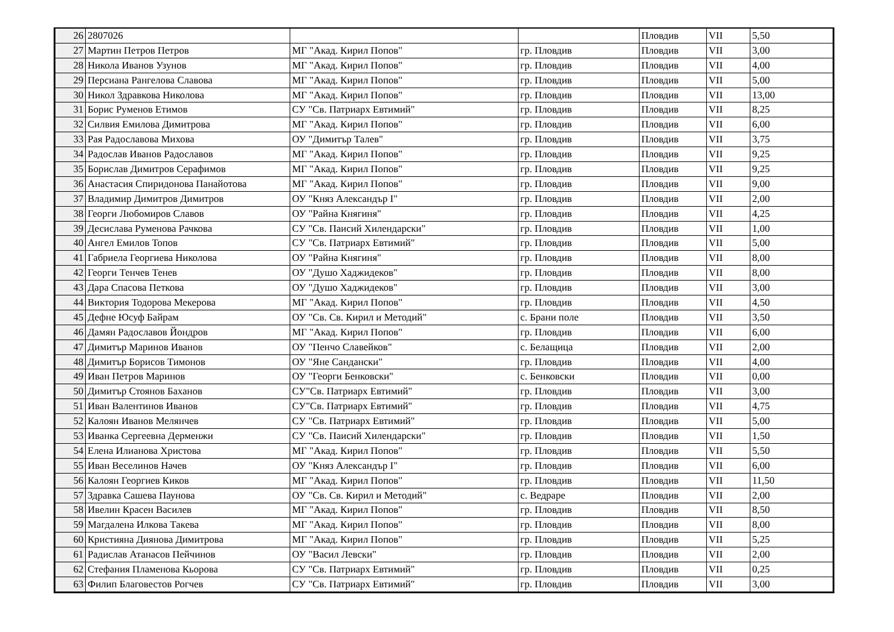| 26 | 2807026 | | | Пловдив | VII | 5,50 |
| 27 | Мартин Петров Петров | МГ "Акад. Кирил Попов" | гр. Пловдив | Пловдив | VII | 3,00 |
| 28 | Никола Иванов Узунов | МГ "Акад. Кирил Попов" | гр. Пловдив | Пловдив | VII | 4,00 |
| 29 | Персиана Рангелова Славова | МГ "Акад. Кирил Попов" | гр. Пловдив | Пловдив | VII | 5,00 |
| 30 | Никол Здравкова Николова | МГ "Акад. Кирил Попов" | гр. Пловдив | Пловдив | VII | 13,00 |
| 31 | Борис Руменов Етимов | СУ "Св. Патриарх Евтимий" | гр. Пловдив | Пловдив | VII | 8,25 |
| 32 | Силвия Емилова Димитрова | МГ "Акад. Кирил Попов" | гр. Пловдив | Пловдив | VII | 6,00 |
| 33 | Рая Радославова Михова | ОУ "Димитър Талев" | гр. Пловдив | Пловдив | VII | 3,75 |
| 34 | Радослав Иванов Радославов | МГ "Акад. Кирил Попов" | гр. Пловдив | Пловдив | VII | 9,25 |
| 35 | Борислав Димитров Серафимов | МГ "Акад. Кирил Попов" | гр. Пловдив | Пловдив | VII | 9,25 |
| 36 | Анастасия Спиридонова Панайотова | МГ "Акад. Кирил Попов" | гр. Пловдив | Пловдив | VII | 9,00 |
| 37 | Владимир Димитров Димитров | ОУ "Княз Александър I" | гр. Пловдив | Пловдив | VII | 2,00 |
| 38 | Георги Любомиров Славов | ОУ "Райна Княгиня" | гр. Пловдив | Пловдив | VII | 4,25 |
| 39 | Десислава Руменова Рачкова | СУ "Св. Паисий Хилендарски" | гр. Пловдив | Пловдив | VII | 1,00 |
| 40 | Ангел Емилов Топов | СУ "Св. Патриарх Евтимий" | гр. Пловдив | Пловдив | VII | 5,00 |
| 41 | Габриела Георгиева Николова | ОУ "Райна Княгиня" | гр. Пловдив | Пловдив | VII | 8,00 |
| 42 | Георги Тенчев Тенев | ОУ "Душо Хаджидеков" | гр. Пловдив | Пловдив | VII | 8,00 |
| 43 | Дара Спасова Петкова | ОУ "Душо Хаджидеков" | гр. Пловдив | Пловдив | VII | 3,00 |
| 44 | Виктория Тодорова Мекерова | МГ "Акад. Кирил Попов" | гр. Пловдив | Пловдив | VII | 4,50 |
| 45 | Дефне Юсуф Байрам | ОУ "Св. Св. Кирил и Методий" | с. Брани поле | Пловдив | VII | 3,50 |
| 46 | Дамян Радославов Йондров | МГ "Акад. Кирил Попов" | гр. Пловдив | Пловдив | VII | 6,00 |
| 47 | Димитър Маринов Иванов | ОУ "Пенчо Славейков" | с. Белащица | Пловдив | VII | 2,00 |
| 48 | Димитър Борисов Тимонов | ОУ "Яне Сандански" | гр. Пловдив | Пловдив | VII | 4,00 |
| 49 | Иван Петров Маринов | ОУ "Георги Бенковски" | с. Бенковски | Пловдив | VII | 0,00 |
| 50 | Димитър Стоянов Баханов | СУ"Св. Патриарх Евтимий" | гр. Пловдив | Пловдив | VII | 3,00 |
| 51 | Иван Валентинов Иванов | СУ"Св. Патриарх Евтимий" | гр. Пловдив | Пловдив | VII | 4,75 |
| 52 | Калоян Иванов Мелянчев | СУ "Св. Патриарх Евтимий" | гр. Пловдив | Пловдив | VII | 5,00 |
| 53 | Иванка Сергеевна Дерменжи | СУ "Св. Паисий Хилендарски" | гр. Пловдив | Пловдив | VII | 1,50 |
| 54 | Елена Илианова Христова | МГ "Акад. Кирил Попов" | гр. Пловдив | Пловдив | VII | 5,50 |
| 55 | Иван Веселинов Начев | ОУ "Княз Александър I" | гр. Пловдив | Пловдив | VII | 6,00 |
| 56 | Калоян Георгиев Киков | МГ "Акад. Кирил Попов" | гр. Пловдив | Пловдив | VII | 11,50 |
| 57 | Здравка Сашева Паунова | ОУ "Св. Св. Кирил и Методий" | с. Ведраре | Пловдив | VII | 2,00 |
| 58 | Ивелин Красен Василев | МГ "Акад. Кирил Попов" | гр. Пловдив | Пловдив | VII | 8,50 |
| 59 | Магдалена Илкова Такева | МГ "Акад. Кирил Попов" | гр. Пловдив | Пловдив | VII | 8,00 |
| 60 | Кристияна Диянова Димитрова | МГ "Акад. Кирил Попов" | гр. Пловдив | Пловдив | VII | 5,25 |
| 61 | Радислав Атанасов Пейчинов | ОУ "Васил Левски" | гр. Пловдив | Пловдив | VII | 2,00 |
| 62 | Стефания Пламенова Кьорова | СУ "Св. Патриарх Евтимий" | гр. Пловдив | Пловдив | VII | 0,25 |
| 63 | Филип Благовестов Рогчев | СУ "Св. Патриарх Евтимий" | гр. Пловдив | Пловдив | VII | 3,00 |